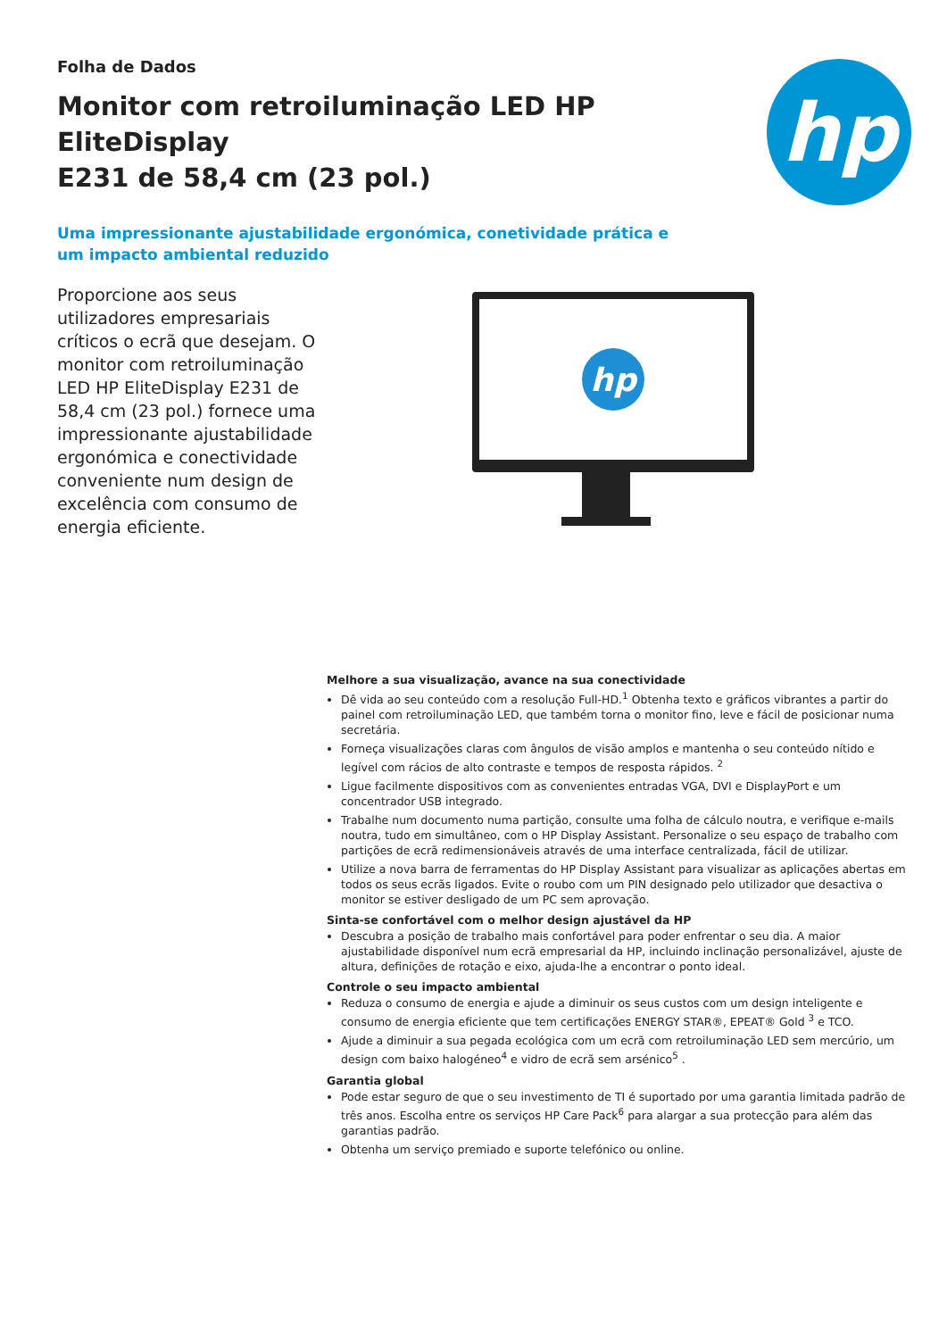Folha de Dados
Monitor com retroiluminação LED HP EliteDisplay
E231 de 58,4 cm (23 pol.)
Uma impressionante ajustabilidade ergonómica, conetividade prática e
um impacto ambiental reduzido
hp
Proporcione aos seus utilizadores empresariais críticos o ecrã que desejam. O monitor com retroiluminação LED HP EliteDisplay E231 de 58,4 cm (23 pol.) fornece uma impressionante ajustabilidade ergonómica e conectividade conveniente num design de excelência com consumo de energia eficiente.
hp
Melhore a sua visualização, avance na sua conectividade
Dê vida ao seu conteúdo com a resolução Full-HD.<sup>1</sup> Obtenha texto e gráficos vibrantes a partir do painel com retroiluminação LED, que também torna o monitor fino, leve e fácil de posicionar numa secretária.
Forneça visualizações claras com ângulos de visão amplos e mantenha o seu conteúdo nítido e legível com rácios de alto contraste e tempos de resposta rápidos. <sup>2</sup>
Ligue facilmente dispositivos com as convenientes entradas VGA, DVI e DisplayPort e um concentrador USB integrado.
Trabalhe num documento numa partição, consulte uma folha de cálculo noutra, e verifique e-mails noutra, tudo em simultâneo, com o HP Display Assistant. Personalize o seu espaço de trabalho com partições de ecrã redimensionáveis através de uma interface centralizada, fácil de utilizar.
Utilize a nova barra de ferramentas do HP Display Assistant para visualizar as aplicações abertas em todos os seus ecrãs ligados. Evite o roubo com um PIN designado pelo utilizador que desactiva o monitor se estiver desligado de um PC sem aprovação.
Sinta-se confortável com o melhor design ajustável da HP
Descubra a posição de trabalho mais confortável para poder enfrentar o seu dia. A maior ajustabilidade disponível num ecrã empresarial da HP, incluindo inclinação personalizável, ajuste de altura, definições de rotação e eixo, ajuda-lhe a encontrar o ponto ideal.
Controle o seu impacto ambiental
Reduza o consumo de energia e ajude a diminuir os seus custos com um design inteligente e consumo de energia eficiente que tem certificações ENERGY STAR®, EPEAT® Gold <sup>3</sup> e TCO.
Ajude a diminuir a sua pegada ecológica com um ecrã com retroiluminação LED sem mercúrio, um design com baixo halogéneo<sup>4</sup> e vidro de ecrã sem arsénico<sup>5</sup> .
Garantia global
Pode estar seguro de que o seu investimento de TI é suportado por uma garantia limitada padrão de três anos. Escolha entre os serviços HP Care Pack<sup>6</sup> para alargar a sua protecção para além das garantias padrão.
Obtenha um serviço premiado e suporte telefónico ou online.